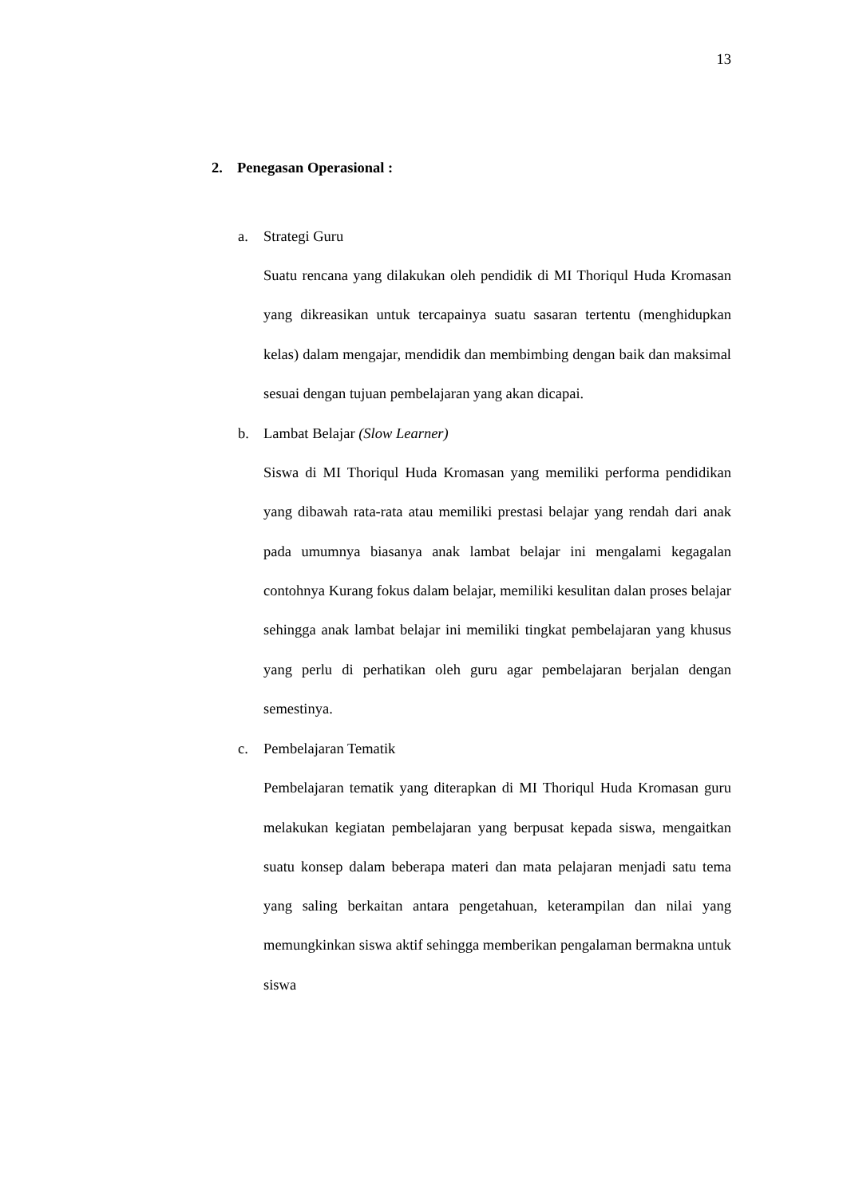13
2. Penegasan Operasional :
a. Strategi Guru
Suatu rencana yang dilakukan oleh pendidik di MI Thoriqul Huda Kromasan yang dikreasikan untuk tercapainya suatu sasaran tertentu (menghidupkan kelas) dalam mengajar, mendidik dan membimbing dengan baik dan maksimal sesuai dengan tujuan pembelajaran yang akan dicapai.
b. Lambat Belajar (Slow Learner)
Siswa di MI Thoriqul Huda Kromasan yang memiliki performa pendidikan yang dibawah rata-rata atau memiliki prestasi belajar yang rendah dari anak pada umumnya biasanya anak lambat belajar ini mengalami kegagalan contohnya Kurang fokus dalam belajar, memiliki kesulitan dalan proses belajar sehingga anak lambat belajar ini memiliki tingkat pembelajaran yang khusus yang perlu di perhatikan oleh guru agar pembelajaran berjalan dengan semestinya.
c. Pembelajaran Tematik
Pembelajaran tematik yang diterapkan di MI Thoriqul Huda Kromasan guru melakukan kegiatan pembelajaran yang berpusat kepada siswa, mengaitkan suatu konsep dalam beberapa materi dan mata pelajaran menjadi satu tema yang saling berkaitan antara pengetahuan, keterampilan dan nilai yang memungkinkan siswa aktif sehingga memberikan pengalaman bermakna untuk siswa